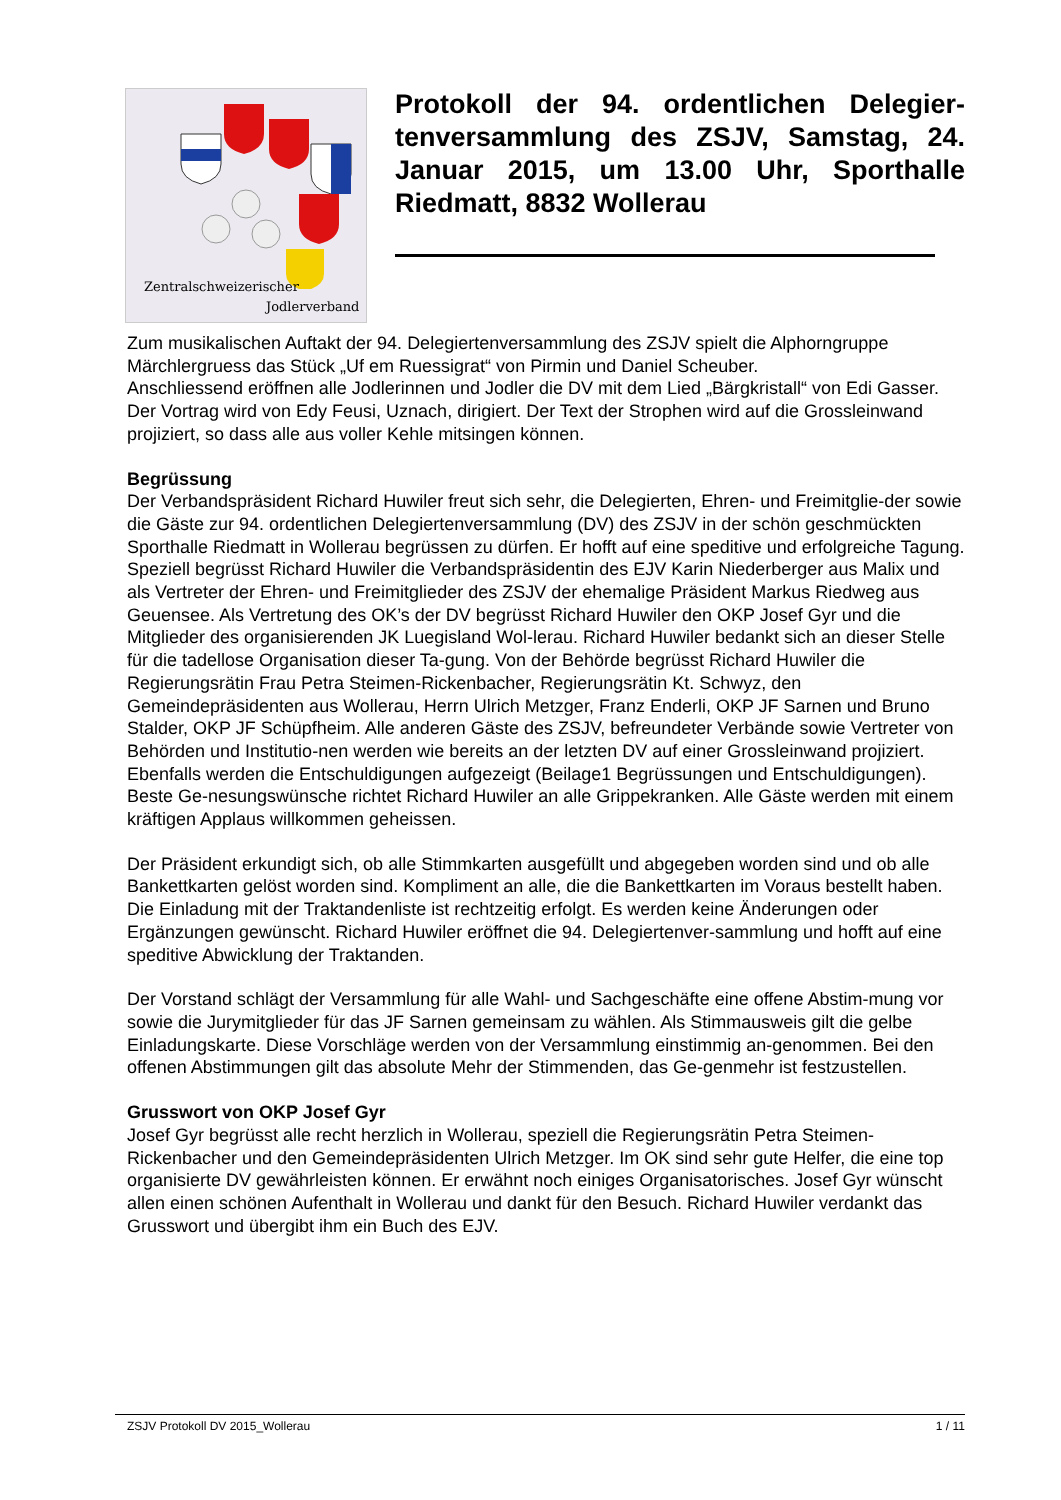Zentralschweizerischer
Jodlerverband
Protokoll der 94. ordentlichen Delegier-tenversammlung des ZSJV, Samstag, 24. Januar 2015, um 13.00 Uhr, Sporthalle Riedmatt, 8832 Wollerau
Zum musikalischen Auftakt der 94. Delegiertenversammlung des ZSJV spielt die Alphorngruppe Märchlergruess das Stück „Uf em Ruessigrat“ von Pirmin und Daniel Scheuber.
Anschliessend eröffnen alle Jodlerinnen und Jodler die DV mit dem Lied „Bärgkristall“ von Edi Gasser. Der Vortrag wird von Edy Feusi, Uznach, dirigiert. Der Text der Strophen wird auf die Grossleinwand projiziert, so dass alle aus voller Kehle mitsingen können.
Begrüssung
Der Verbandspräsident Richard Huwiler freut sich sehr, die Delegierten, Ehren- und Freimitglie-der sowie die Gäste zur 94. ordentlichen Delegiertenversammlung (DV) des ZSJV in der schön geschmückten Sporthalle Riedmatt in Wollerau begrüssen zu dürfen. Er hofft auf eine speditive und erfolgreiche Tagung. Speziell begrüsst Richard Huwiler die Verbandspräsidentin des EJV Karin Niederberger aus Malix und als Vertreter der Ehren- und Freimitglieder des ZSJV der ehemalige Präsident Markus Riedweg aus Geuensee. Als Vertretung des OK’s der DV begrüsst Richard Huwiler den OKP Josef Gyr und die Mitglieder des organisierenden JK Luegisland Wol-lerau. Richard Huwiler bedankt sich an dieser Stelle für die tadellose Organisation dieser Ta-gung. Von der Behörde begrüsst Richard Huwiler die Regierungsrätin Frau Petra Steimen-Rickenbacher, Regierungsrätin Kt. Schwyz, den Gemeindepräsidenten aus Wollerau, Herrn Ulrich Metzger, Franz Enderli, OKP JF Sarnen und Bruno Stalder, OKP JF Schüpfheim. Alle anderen Gäste des ZSJV, befreundeter Verbände sowie Vertreter von Behörden und Institutio-nen werden wie bereits an der letzten DV auf einer Grossleinwand projiziert. Ebenfalls werden die Entschuldigungen aufgezeigt (Beilage1 Begrüssungen und Entschuldigungen). Beste Ge-nesungswünsche richtet Richard Huwiler an alle Grippekranken. Alle Gäste werden mit einem kräftigen Applaus willkommen geheissen.
Der Präsident erkundigt sich, ob alle Stimmkarten ausgefüllt und abgegeben worden sind und ob alle Bankettkarten gelöst worden sind. Kompliment an alle, die die Bankettkarten im Voraus bestellt haben. Die Einladung mit der Traktandenliste ist rechtzeitig erfolgt. Es werden keine Änderungen oder Ergänzungen gewünscht. Richard Huwiler eröffnet die 94. Delegiertenver-sammlung und hofft auf eine speditive Abwicklung der Traktanden.
Der Vorstand schlägt der Versammlung für alle Wahl- und Sachgeschäfte eine offene Abstim-mung vor sowie die Jurymitglieder für das JF Sarnen gemeinsam zu wählen. Als Stimmausweis gilt die gelbe Einladungskarte. Diese Vorschläge werden von der Versammlung einstimmig an-genommen. Bei den offenen Abstimmungen gilt das absolute Mehr der Stimmenden, das Ge-genmehr ist festzustellen.
Grusswort von OKP Josef Gyr
Josef Gyr begrüsst alle recht herzlich in Wollerau, speziell die Regierungsrätin Petra Steimen-Rickenbacher und den Gemeindepräsidenten Ulrich Metzger. Im OK sind sehr gute Helfer, die eine top organisierte DV gewährleisten können. Er erwähnt noch einiges Organisatorisches. Josef Gyr wünscht allen einen schönen Aufenthalt in Wollerau und dankt für den Besuch. Richard Huwiler verdankt das Grusswort und übergibt ihm ein Buch des EJV.
ZSJV Protokoll DV 2015_Wollerau 1 / 11